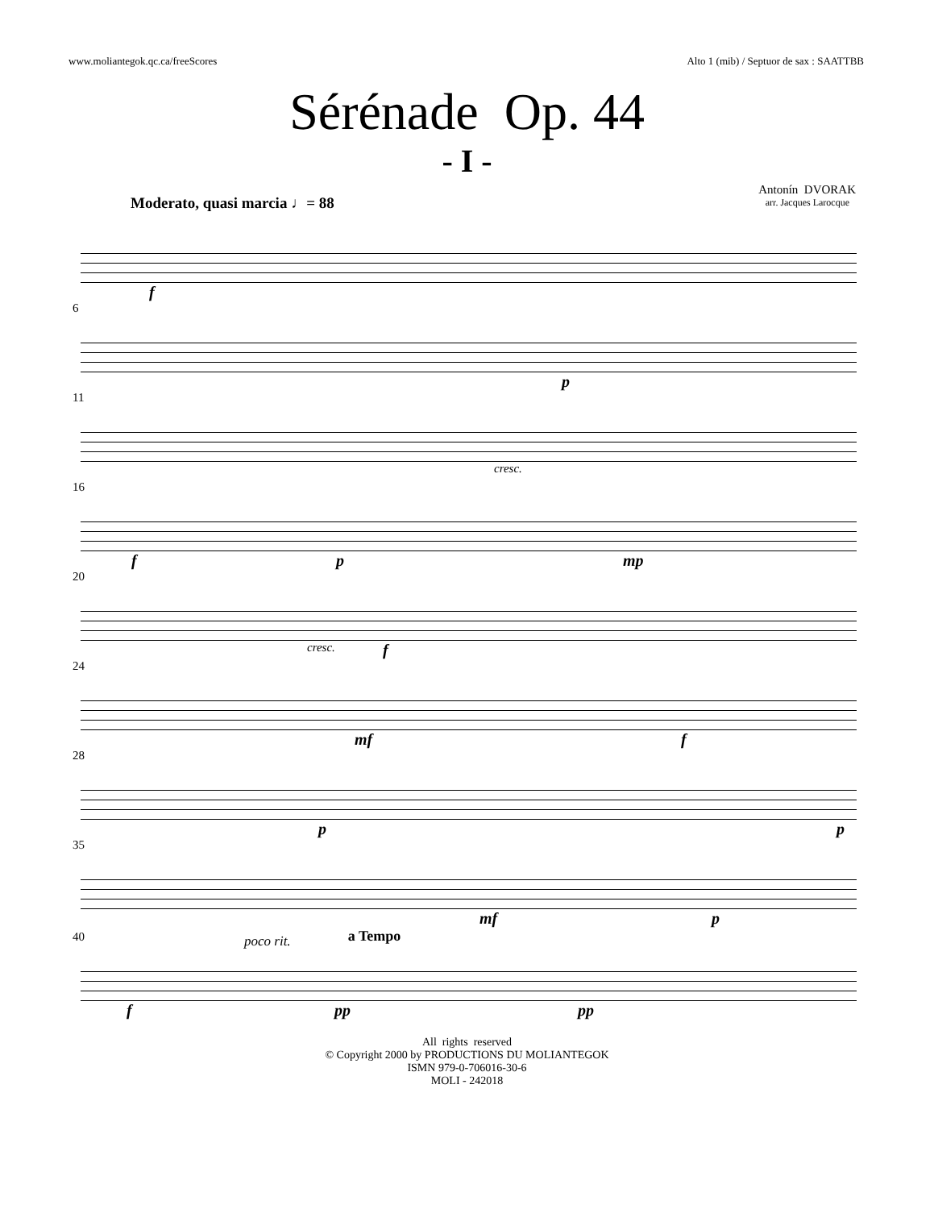www.moliantegok.qc.ca/freeScores Alto 1 (mib) / Septuor de sax : SAATTBB
Sérénade Op. 44
- I -
Antonín DVORAK
arr. Jacques Larocque
Moderato, quasi marcia ♩= 88
f
6
p
11
cresc.
16
f p mp
20
cresc. f
24
mf f
28
p p
35
mf p
a Tempo
40 poco rit.
f pp pp
All rights reserved
© Copyright 2000 by PRODUCTIONS DU MOLIANTEGOK
ISMN 979-0-706016-30-6
MOLI - 242018